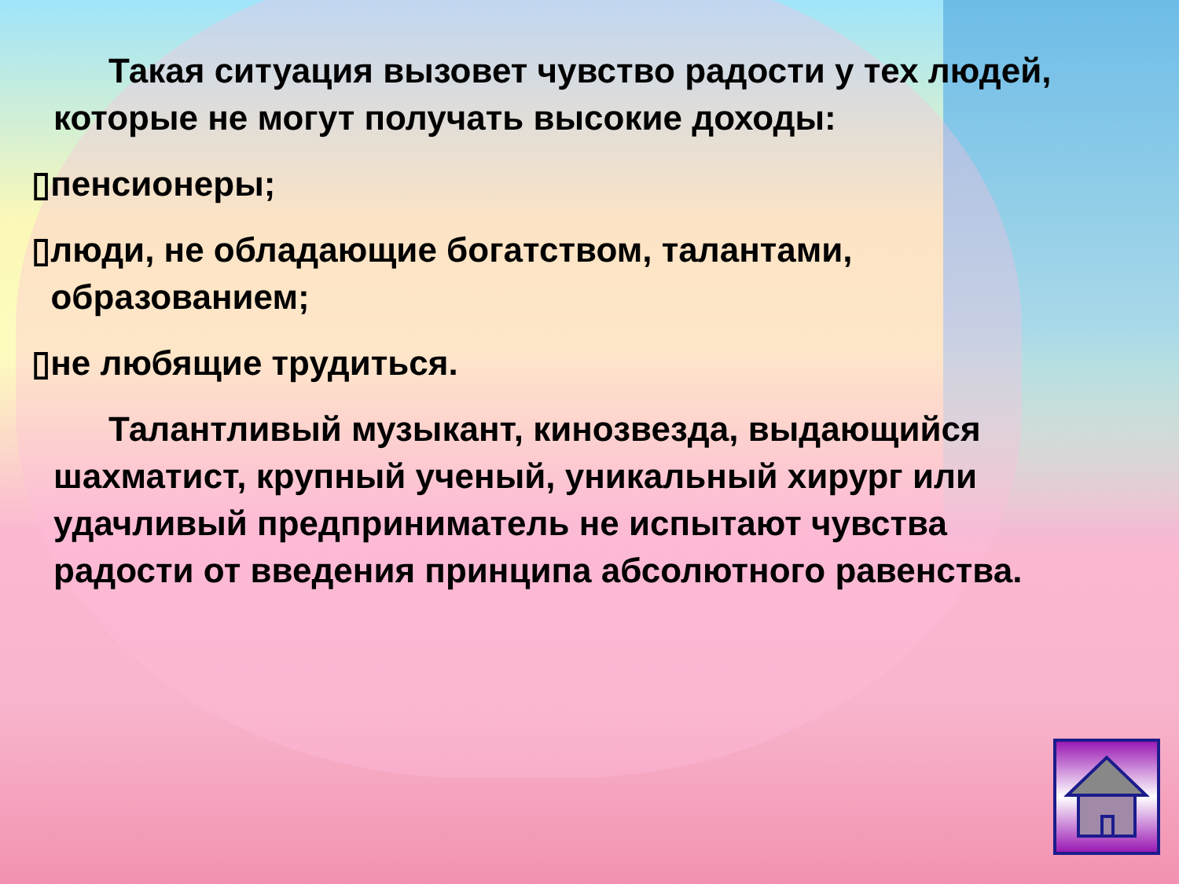Такая ситуация вызовет чувство радости у тех людей, которые не могут получать высокие доходы:
▯пенсионеры;
▯люди, не обладающие богатством, талантами,
образованием;
▯не любящие трудиться.
Талантливый музыкант, кинозвезда, выдающийся шахматист, крупный ученый, уникальный хирург или удачливый предприниматель не испытают чувства радости от введения принципа абсолютного равенства.